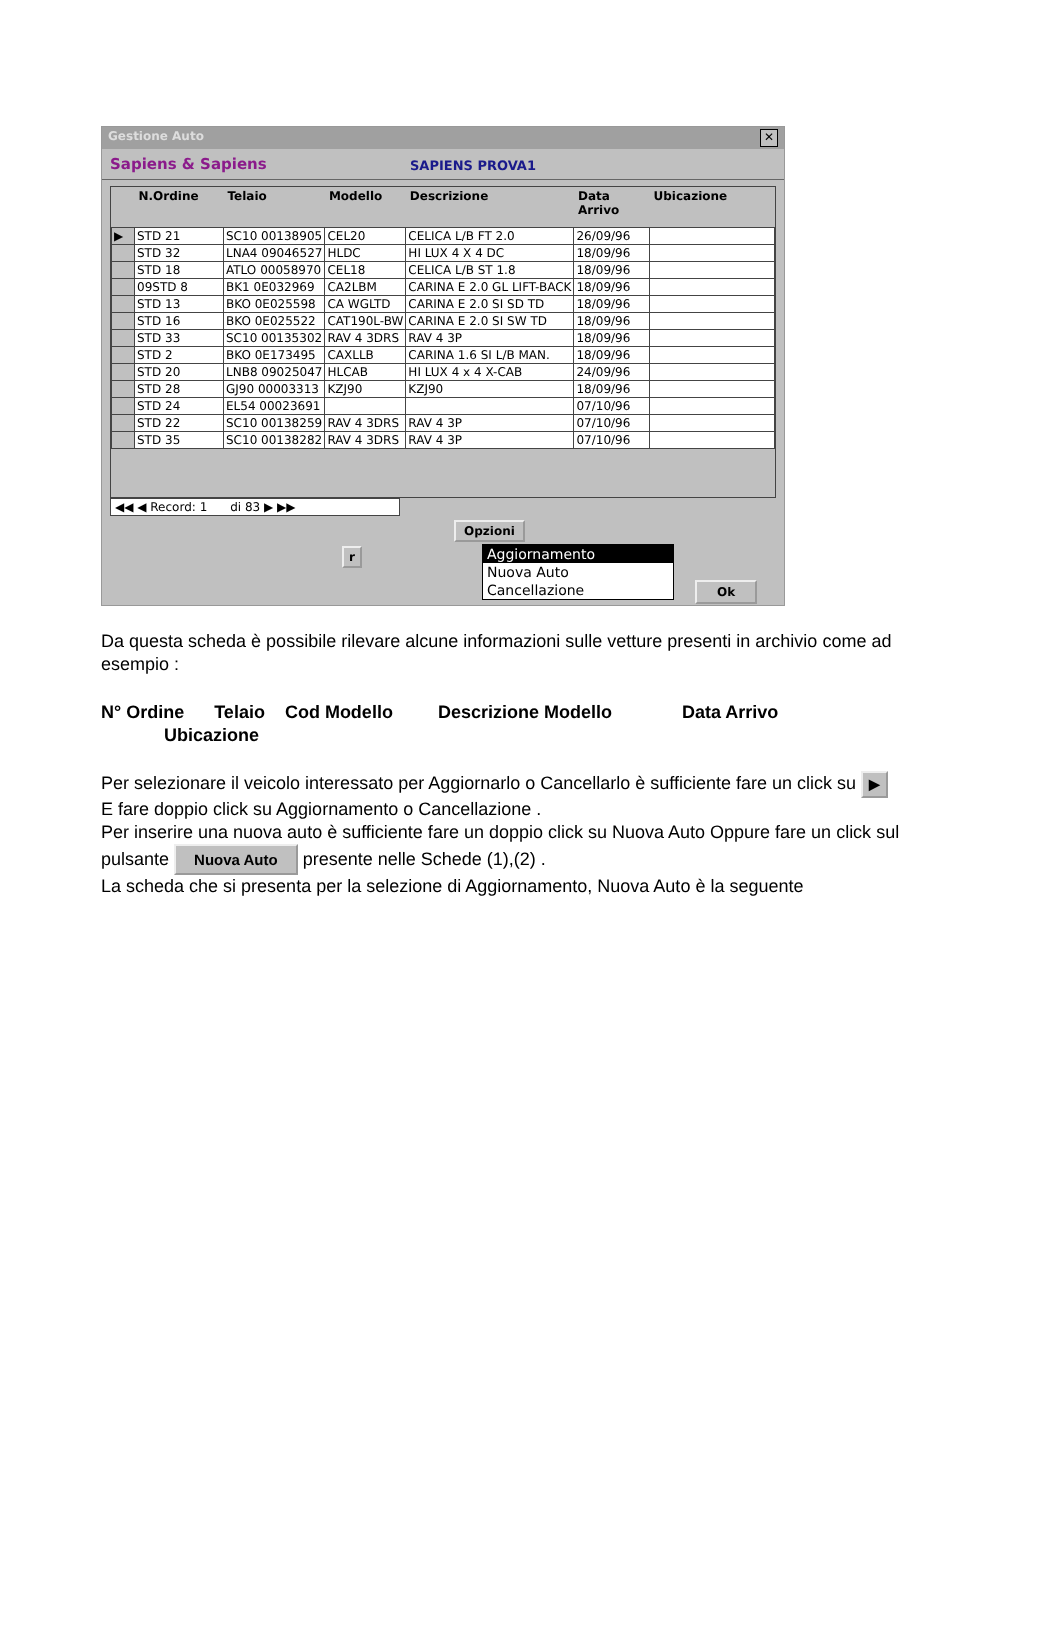Gestione Auto ✕
Sapiens & Sapiens SAPIENS PROVA1
| | N.Ordine | Telaio | Modello | Descrizione | Data Arrivo | Ubicazione |
| --- | --- | --- | --- | --- | --- | --- |
| ▶ | STD 21 | SC10 00138905 | CEL20 | CELICA L/B FT 2.0 | 26/09/96 | |
| | STD 32 | LNA4 09046527 | HLDC | HI LUX 4 X 4 DC | 18/09/96 | |
| | STD 18 | ATLO 00058970 | CEL18 | CELICA L/B ST 1.8 | 18/09/96 | |
| | 09STD 8 | BK1 0E032969 | CA2LBM | CARINA E 2.0 GL LIFT-BACK | 18/09/96 | |
| | STD 13 | BKO 0E025598 | CA WGLTD | CARINA E 2.0 SI SD TD | 18/09/96 | |
| | STD 16 | BKO 0E025522 | CAT190L-BW | CARINA E 2.0 SI SW TD | 18/09/96 | |
| | STD 33 | SC10 00135302 | RAV 4 3DRS | RAV 4 3P | 18/09/96 | |
| | STD 2 | BKO 0E173495 | CAXLLB | CARINA 1.6 SI L/B MAN. | 18/09/96 | |
| | STD 20 | LNB8 09025047 | HLCAB | HI LUX 4 x 4 X-CAB | 24/09/96 | |
| | STD 28 | GJ90 00003313 | KZJ90 | KZJ90 | 18/09/96 | |
| | STD 24 | EL54 00023691 | | | 07/10/96 | |
| | STD 22 | SC10 00138259 | RAV 4 3DRS | RAV 4 3P | 07/10/96 | |
| | STD 35 | SC10 00138282 | RAV 4 3DRS | RAV 4 3P | 07/10/96 | |
◀◀ ◀ Record: 1 di 83 ▶ ▶▶
Opzioni
r
Aggiornamento
Nuova Auto
Cancellazione
Ok
Da questa scheda è possibile rilevare alcune informazioni sulle vetture presenti in archivio come ad esempio :
N° Ordine Telaio Cod Modello Descrizione Modello Data Arrivo
Ubicazione
Per selezionare il veicolo interessato per Aggiornarlo o Cancellarlo è sufficiente fare un click su ▶
E fare doppio click su Aggiornamento o Cancellazione .
Per inserire una nuova auto è sufficiente fare un doppio click su Nuova Auto Oppure fare un click sul pulsante Nuova Auto presente nelle Schede (1),(2) .
La scheda che si presenta per la selezione di Aggiornamento, Nuova Auto è la seguente